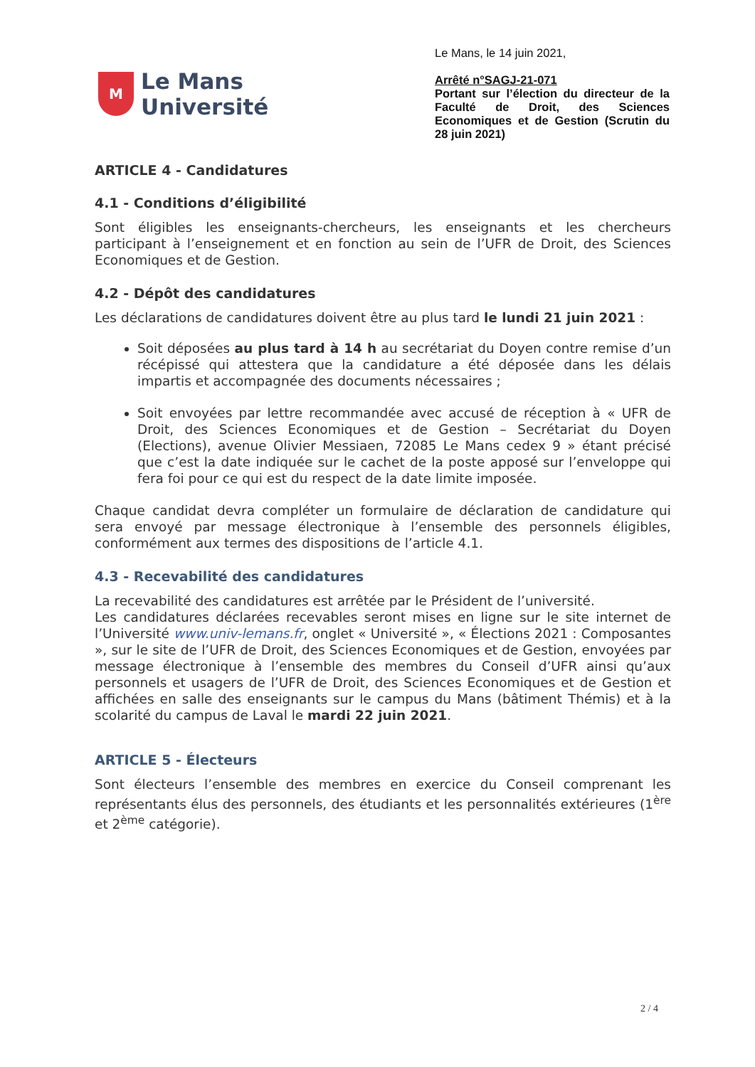M
Le Mans
Université
Le Mans, le 14 juin 2021,
Arrêté n°SAGJ-21-071
Portant sur l’élection du directeur de la Faculté de Droit, des Sciences Economiques et de Gestion (Scrutin du 28 juin 2021)
ARTICLE 4 - Candidatures
4.1 - Conditions d’éligibilité
Sont éligibles les enseignants-chercheurs, les enseignants et les chercheurs participant à l’enseignement et en fonction au sein de l’UFR de Droit, des Sciences Economiques et de Gestion.
4.2 - Dépôt des candidatures
Les déclarations de candidatures doivent être au plus tard le lundi 21 juin 2021 :
Soit déposées au plus tard à 14 h au secrétariat du Doyen contre remise d’un récépissé qui attestera que la candidature a été déposée dans les délais impartis et accompagnée des documents nécessaires ;
Soit envoyées par lettre recommandée avec accusé de réception à « UFR de Droit, des Sciences Economiques et de Gestion – Secrétariat du Doyen (Elections), avenue Olivier Messiaen, 72085 Le Mans cedex 9 » étant précisé que c’est la date indiquée sur le cachet de la poste apposé sur l’enveloppe qui fera foi pour ce qui est du respect de la date limite imposée.
Chaque candidat devra compléter un formulaire de déclaration de candidature qui sera envoyé par message électronique à l’ensemble des personnels éligibles, conformément aux termes des dispositions de l’article 4.1.
4.3 - Recevabilité des candidatures
La recevabilité des candidatures est arrêtée par le Président de l’université.
Les candidatures déclarées recevables seront mises en ligne sur le site internet de l’Université www.univ-lemans.fr, onglet « Université », « Élections 2021 : Composantes », sur le site de l’UFR de Droit, des Sciences Economiques et de Gestion, envoyées par message électronique à l’ensemble des membres du Conseil d’UFR ainsi qu’aux personnels et usagers de l’UFR de Droit, des Sciences Economiques et de Gestion et affichées en salle des enseignants sur le campus du Mans (bâtiment Thémis) et à la scolarité du campus de Laval le mardi 22 juin 2021.
ARTICLE 5 - Électeurs
Sont électeurs l’ensemble des membres en exercice du Conseil comprenant les représentants élus des personnels, des étudiants et les personnalités extérieures (1<sup>ère</sup> et 2<sup>ème</sup> catégorie).
2 / 4